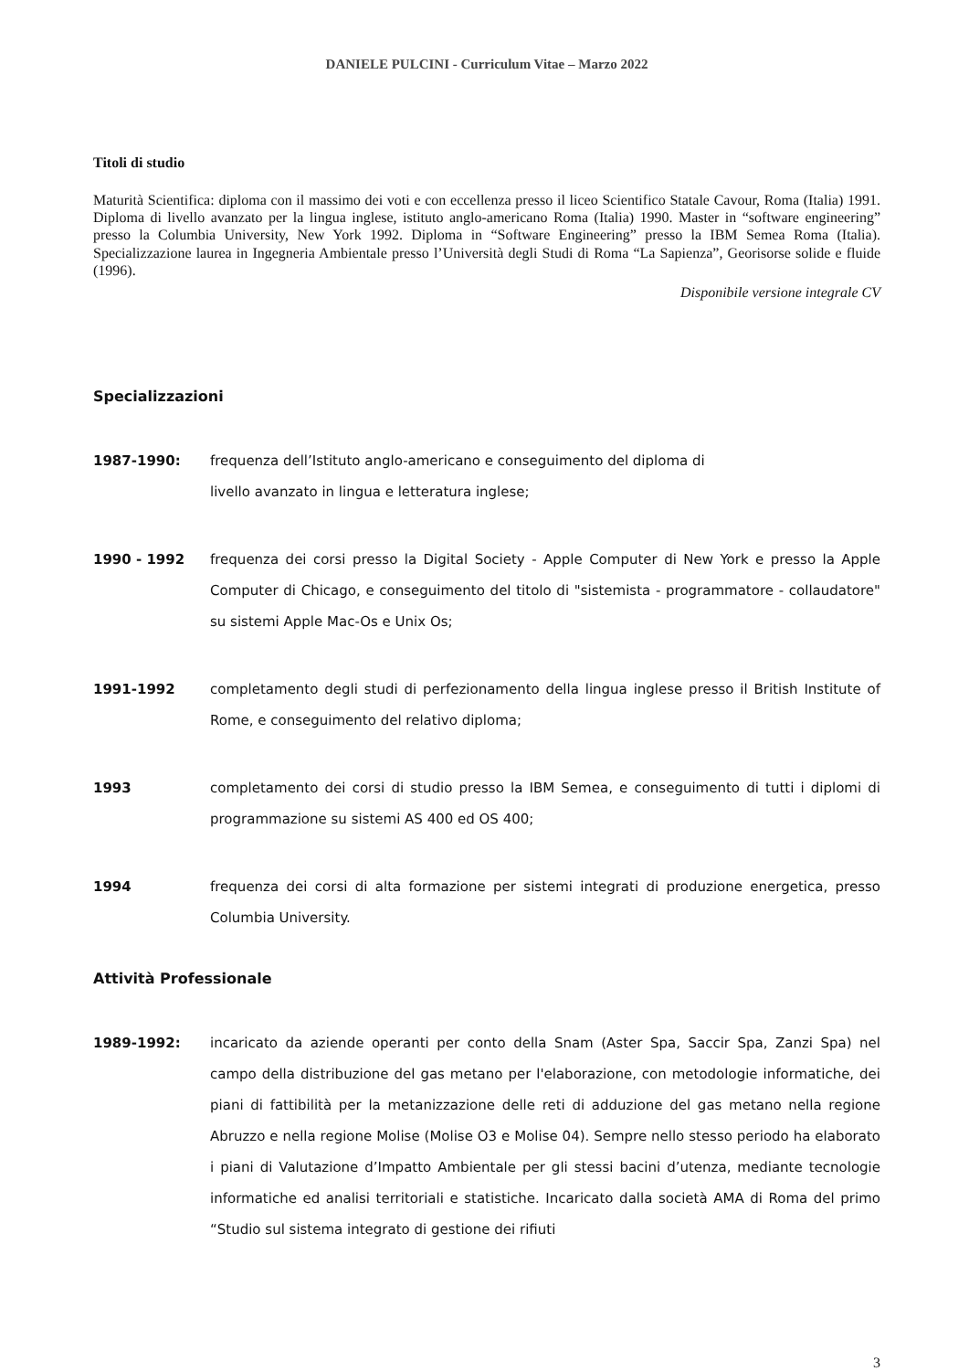DANIELE PULCINI - Curriculum Vitae – Marzo 2022
Titoli di studio
Maturità Scientifica: diploma con il massimo dei voti e con eccellenza presso il liceo Scientifico Statale Cavour, Roma (Italia) 1991. Diploma di livello avanzato per la lingua inglese, istituto anglo-americano Roma (Italia) 1990. Master in “software engineering” presso la Columbia University, New York 1992. Diploma in “Software Engineering” presso la IBM Semea Roma (Italia). Specializzazione laurea in Ingegneria Ambientale presso l’Università degli Studi di Roma “La Sapienza”, Georisorse solide e fluide (1996).
Disponibile versione integrale CV
Specializzazioni
1987-1990: frequenza dell’Istituto anglo-americano e conseguimento del diploma di
livello avanzato in lingua e letteratura inglese;
1990 - 1992 frequenza dei corsi presso la Digital Society - Apple Computer di New York e presso la Apple Computer di Chicago, e conseguimento del titolo di "sistemista - programmatore - collaudatore" su sistemi Apple Mac-Os e Unix Os;
1991-1992 completamento degli studi di perfezionamento della lingua inglese presso il British Institute of Rome, e conseguimento del relativo diploma;
1993 completamento dei corsi di studio presso la IBM Semea, e conseguimento di tutti i diplomi di programmazione su sistemi AS 400 ed OS 400;
1994 frequenza dei corsi di alta formazione per sistemi integrati di produzione energetica, presso Columbia University.
Attività Professionale
1989-1992: incaricato da aziende operanti per conto della Snam (Aster Spa, Saccir Spa, Zanzi Spa) nel campo della distribuzione del gas metano per l'elaborazione, con metodologie informatiche, dei piani di fattibilità per la metanizzazione delle reti di adduzione del gas metano nella regione Abruzzo e nella regione Molise (Molise O3 e Molise 04). Sempre nello stesso periodo ha elaborato i piani di Valutazione d’Impatto Ambientale per gli stessi bacini d’utenza, mediante tecnologie informatiche ed analisi territoriali e statistiche. Incaricato dalla società AMA di Roma del primo “Studio sul sistema integrato di gestione dei rifiuti
3